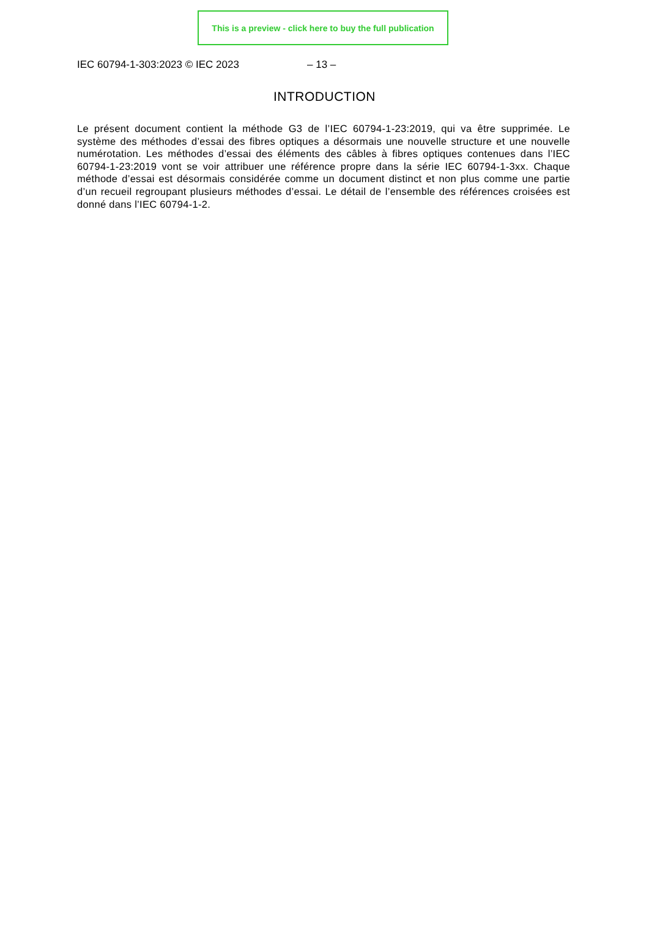This is a preview - click here to buy the full publication
IEC 60794-1-303:2023 © IEC 2023 – 13 –
INTRODUCTION
Le présent document contient la méthode G3 de l’IEC 60794-1-23:2019, qui va être supprimée. Le système des méthodes d’essai des fibres optiques a désormais une nouvelle structure et une nouvelle numérotation. Les méthodes d’essai des éléments des câbles à fibres optiques contenues dans l’IEC 60794-1-23:2019 vont se voir attribuer une référence propre dans la série IEC 60794-1-3xx. Chaque méthode d’essai est désormais considérée comme un document distinct et non plus comme une partie d’un recueil regroupant plusieurs méthodes d’essai. Le détail de l’ensemble des références croisées est donné dans l’IEC 60794-1-2.